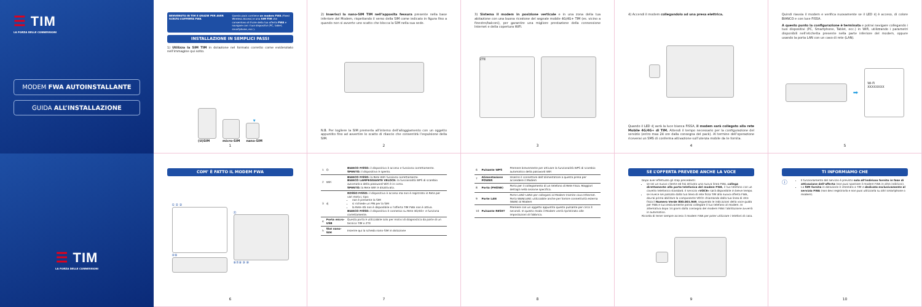☰ TIM
LA FORZA DELLE CONNESSIONI
MODEM FWA AUTOINSTALLANTE
GUIDA ALL’INSTALLAZIONE
BENVENUTO IN TIM E GRAZIE PER AVER SCELTO L’OFFERTA FWA Questo pack contiene un modem FWA (Fixed Wireless Access) e una SIM TIM che consentono di fruire della tua offerta FWA e navigare con i tuoi dispositivi (PC, tablet, smartphone, ecc.).
INSTALLAZIONE IN SEMPLICI PASSI
1) Utilizza la SIM TIM in dotazione nel formato corretto come evidenziato nell’immagine qui sotto.
(U)SIM
micro-SIM
▼
nano-SIM
1
2) Inserisci la nano-SIM TIM nell’apposita fessura presente nella base inferiore del Modem, rispettando il verso della SIM come indicato in figura fino a quando non si avverte uno scatto che blocca la SIM nella sua sede.
N.B. Per togliere la SIM premerla all’interno dell’alloggiamento con un oggetto appuntito fino ad avvertire lo scatto di rilascio che consentirà l’espulsione della SIM.
2
3) Sistema il modem in posizione verticale e in una zona della tua abitazione con una buona ricezione del segnale mobile 4G/4G+ TIM (es. vicino a finestre/balconi), per garantire una migliore prestazione della connessione Internet e della copertura WiFi.
ZTE
3
4) Accendi il modem collegandolo ad una presa elettrica.
Quando il LED ıl| avrà la luce bianca FISSA, il modem sarà collegato alla rete Mobile 4G/4G+ di TIM. Attendi il tempo necessario per la configurazione del servizio (entro max 24 ore dalla consegna del pack). Al termine dell’operazione riceverai un SMS di conferma attivazione sull’utenza mobile da te fornita.
4
Quindi riavvia il modem e verifica nuovamente se il LED ıl| è acceso, di colore BIANCO e con luce FISSA.
A questo punto la configurazione è terminata e potrai navigare collegando i tuoi dispositivi (PC, Smartphone, Tablet, ecc.) in WiFi, utilizzando i parametri disponibili nell’etichetta presente nella parte inferiore del modem, oppure usando la porta LAN con un cavo di rete (LAN).
➡
Wi-Fi
XXXXXXXX
5
☰ TIM
LA FORZA DELLE CONNESSIONI
COM’ È FATTO IL MODEM FWA
① ② ③
④⑤
⑪
⑥⑦⑧ ⑨ ⑩
6
| 1 | ⏻ | BIANCO FISSO: il dispositivo è acceso e funziona correttamente. SPENTO: il dispositivo è spento. |
| 2 | WiFi | BIANCO FISSO: la Rete WiFi funziona correttamente. BIANCO LAMPEGGIANTE VELOCE: la funzionalità WPS di scambio automatico della password WiFi è in corso. SPENTO: la Rete WiFi è disattivata. |
| 3 | ıl/ | ROSSO FISSO: il dispositivo è acceso ma non è registrato in Rete per vari motivi, tipo: non è presente la SIM si richiede un PIN per la SIM la Rete 4G non è disponibile o l’offerta TIM FWA non è attiva. BIANCO FISSO: il dispositivo è connesso su Rete 4G/4G+ e funziona correttamente. |
| 4 | Porta micro-USB | Questa porta è utilizzabile solo per motivi di diagnostica da parte di un tecnico TIM o ZTE |
| 5 | Slot nano-SIM | Inserire qui la scheda nano-SIM in dotazione |
7
| 6 | Pulsante WPS | Premere brevemente per attivare la funzionalità WPS di scambio automatico della password WiFi |
| 7 | Alimentazione POWER | Inserire il connettore dell’alimentatore a questa presa per accendere il Modem |
| 8 | Porta (PHONE) | Porta per il collegamento di un telefono di Rete Fissa. Maggiori dettagli nella sezione specifica. |
| 9 | Porte LAN | Porte LAN2-LAN4 per collegarsi al Modem tramite cavo Ethernet. Porta WAN/LAN1 utilizzabile anche per fornire connettività esterna (WAN) al Modem |
| 10 | Pulsante RESET | Premere con un oggetto appuntito questo pulsante per circa 3 secondi. In questo modo il Modem verrà ripristinato alle impostazioni di fabbrica. |
8
SE L’OFFERTA PREVEDE ANCHE LA VOCE
Dopo aver effettuato gli step precedenti:
se sei un nuovo cliente ed hai attivato una nuova linea FWA, collega direttamente alla porta telefonica del modem FWA, il tuo telefono con un cavetto telefonico standard. Il servizio «VOCE» sarà disponibile in breve tempo.
se invece sei passato dalla tua linea di rete fissa TIM alla nuova offerta FWA, dovrai prima abilitare la componente VOCE chiamando dalla tua linea di rete fissa il Numero Verde 800.001.949, seguendo le indicazioni della voce guida per FWA e successivamente potrai collegare il tuo telefono al modem. In alternativa dopo 14 giorni dalla consegna del modem FWA l’abilitazione avverrà in automatico.
Ricorda di tener sempre acceso il modem FWA per poter utilizzare i telefoni di casa.
9
TI INFORMIAMO CHE
ⓘ
Il funzionamento del servizio è previsto solo all’indirizzo fornito in fase di attivazione dell’offerta (non puoi spostare il modem FWA in altro indirizzo).
La SIM fornita in dotazione è intestata a TIM e dedicata esclusivamente al servizio FWA (non devi registrarla e non puoi utilizzarla su altri smartphone o modem).
10